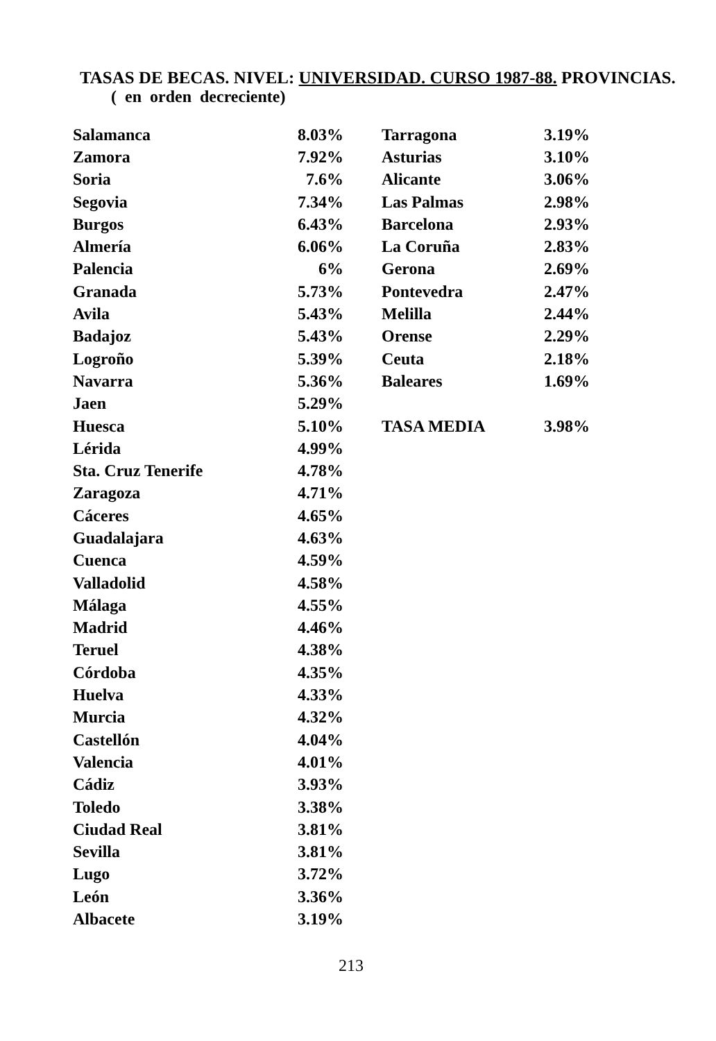TASAS DE BECAS. NIVEL: UNIVERSIDAD. CURSO 1987-88. PROVINCIAS.
( en orden decreciente)
| Salamanca | 8.03% |
| Zamora | 7.92% |
| Soria | 7.6% |
| Segovia | 7.34% |
| Burgos | 6.43% |
| Almería | 6.06% |
| Palencia | 6% |
| Granada | 5.73% |
| Avila | 5.43% |
| Badajoz | 5.43% |
| Logroño | 5.39% |
| Navarra | 5.36% |
| Jaen | 5.29% |
| Huesca | 5.10% |
| Lérida | 4.99% |
| Sta. Cruz Tenerife | 4.78% |
| Zaragoza | 4.71% |
| Cáceres | 4.65% |
| Guadalajara | 4.63% |
| Cuenca | 4.59% |
| Valladolid | 4.58% |
| Málaga | 4.55% |
| Madrid | 4.46% |
| Teruel | 4.38% |
| Córdoba | 4.35% |
| Huelva | 4.33% |
| Murcia | 4.32% |
| Castellón | 4.04% |
| Valencia | 4.01% |
| Cádiz | 3.93% |
| Toledo | 3.38% |
| Ciudad Real | 3.81% |
| Sevilla | 3.81% |
| Lugo | 3.72% |
| León | 3.36% |
| Albacete | 3.19% |
| Tarragona | 3.19% |
| Asturias | 3.10% |
| Alicante | 3.06% |
| Las Palmas | 2.98% |
| Barcelona | 2.93% |
| La Coruña | 2.83% |
| Gerona | 2.69% |
| Pontevedra | 2.47% |
| Melilla | 2.44% |
| Orense | 2.29% |
| Ceuta | 2.18% |
| Baleares | 1.69% |
| TASA MEDIA | 3.98% |
213